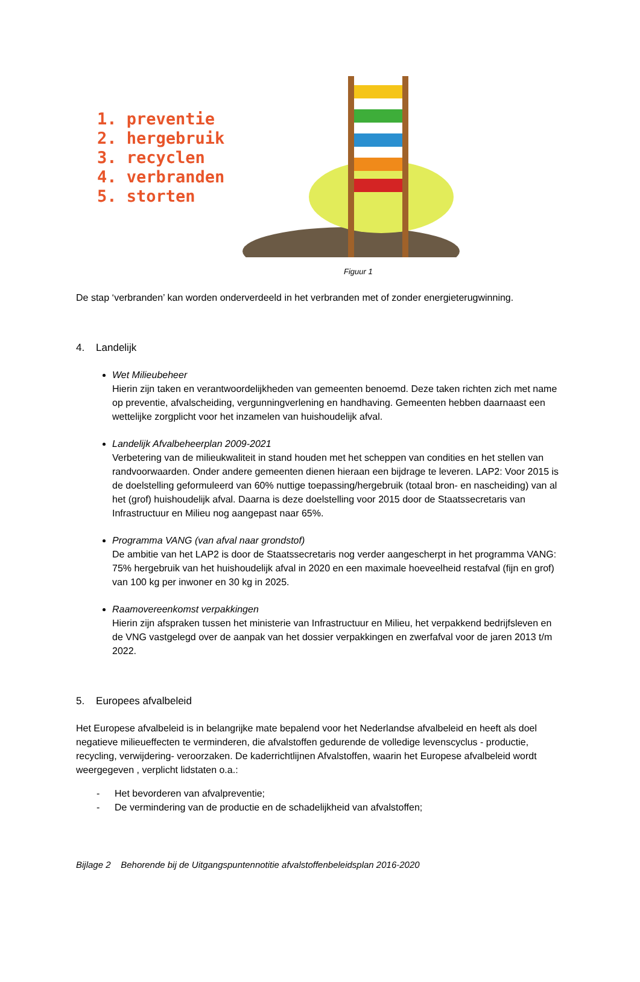1. preventie
2. hergebruik
3. recyclen
4. verbranden
5. storten
Figuur 1
De stap ‘verbranden’ kan worden onderverdeeld in het verbranden met of zonder energieterugwinning.
4. Landelijk
Wet Milieubeheer
Hierin zijn taken en verantwoordelijkheden van gemeenten benoemd. Deze taken richten zich met name op preventie, afvalscheiding, vergunningverlening en handhaving. Gemeenten hebben daarnaast een wettelijke zorgplicht voor het inzamelen van huishoudelijk afval.
Landelijk Afvalbeheerplan 2009-2021
Verbetering van de milieukwaliteit in stand houden met het scheppen van condities en het stellen van randvoorwaarden. Onder andere gemeenten dienen hieraan een bijdrage te leveren. LAP2: Voor 2015 is de doelstelling geformuleerd van 60% nuttige toepassing/hergebruik (totaal bron- en nascheiding) van al het (grof) huishoudelijk afval. Daarna is deze doelstelling voor 2015 door de Staatssecretaris van Infrastructuur en Milieu nog aangepast naar 65%.
Programma VANG (van afval naar grondstof)
De ambitie van het LAP2 is door de Staatssecretaris nog verder aangescherpt in het programma VANG: 75% hergebruik van het huishoudelijk afval in 2020 en een maximale hoeveelheid restafval (fijn en grof) van 100 kg per inwoner en 30 kg in 2025.
Raamovereenkomst verpakkingen
Hierin zijn afspraken tussen het ministerie van Infrastructuur en Milieu, het verpakkend bedrijfsleven en de VNG vastgelegd over de aanpak van het dossier verpakkingen en zwerfafval voor de jaren 2013 t/m 2022.
5. Europees afvalbeleid
Het Europese afvalbeleid is in belangrijke mate bepalend voor het Nederlandse afvalbeleid en heeft als doel negatieve milieueffecten te verminderen, die afvalstoffen gedurende de volledige levenscyclus - productie, recycling, verwijdering- veroorzaken. De kaderrichtlijnen Afvalstoffen, waarin het Europese afvalbeleid wordt weergegeven , verplicht lidstaten o.a.:
- Het bevorderen van afvalpreventie;
- De vermindering van de productie en de schadelijkheid van afvalstoffen;
Bijlage 2 Behorende bij de Uitgangspuntennotitie afvalstoffenbeleidsplan 2016-2020